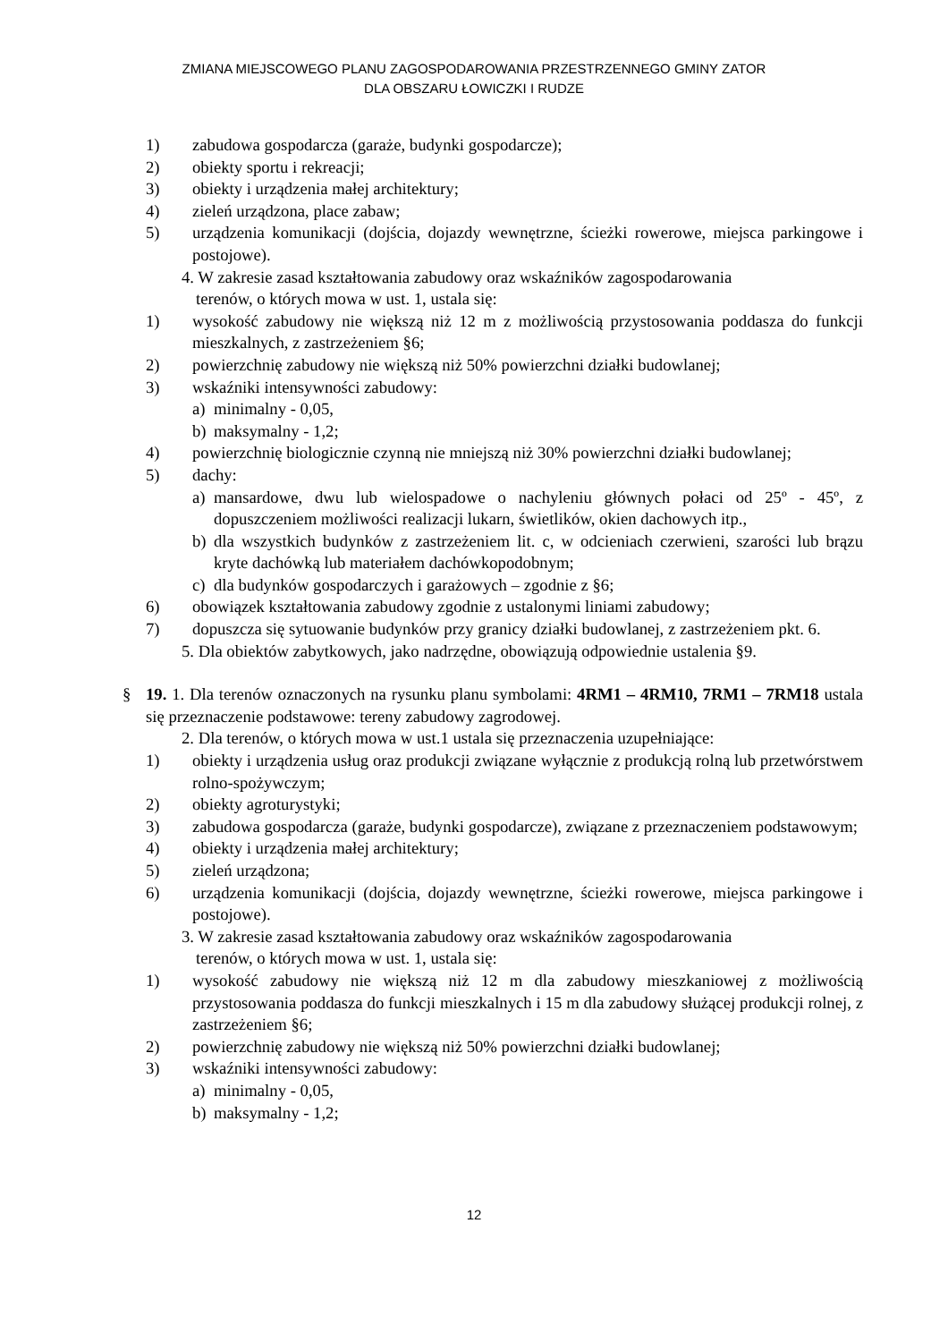ZMIANA MIEJSCOWEGO PLANU ZAGOSPODAROWANIA PRZESTRZENNEGO GMINY ZATOR
DLA OBSZARU ŁOWICZKI I RUDZE
1) zabudowa gospodarcza (garaże, budynki gospodarcze);
2) obiekty sportu i rekreacji;
3) obiekty i urządzenia małej architektury;
4) zieleń urządzona, place zabaw;
5) urządzenia komunikacji (dojścia, dojazdy wewnętrzne, ścieżki rowerowe, miejsca parkingowe i postojowe).
4. W zakresie zasad kształtowania zabudowy oraz wskaźników zagospodarowania
terenów, o których mowa w ust. 1, ustala się:
1) wysokość zabudowy nie większą niż 12 m z możliwością przystosowania poddasza do funkcji mieszkalnych, z zastrzeżeniem §6;
2) powierzchnię zabudowy nie większą niż 50% powierzchni działki budowlanej;
3) wskaźniki intensywności zabudowy:
a) minimalny - 0,05,
b) maksymalny - 1,2;
4) powierzchnię biologicznie czynną nie mniejszą niż 30% powierzchni działki budowlanej;
5) dachy:
a) mansardowe, dwu lub wielospadowe o nachyleniu głównych połaci od 25º - 45º, z dopuszczeniem możliwości realizacji lukarn, świetlików, okien dachowych itp.,
b) dla wszystkich budynków z zastrzeżeniem lit. c, w odcieniach czerwieni, szarości lub brązu kryte dachówką lub materiałem dachówkopodobnym;
c) dla budynków gospodarczych i garażowych – zgodnie z §6;
6) obowiązek kształtowania zabudowy zgodnie z ustalonymi liniami zabudowy;
7) dopuszcza się sytuowanie budynków przy granicy działki budowlanej, z zastrzeżeniem pkt. 6.
5. Dla obiektów zabytkowych, jako nadrzędne, obowiązują odpowiednie ustalenia §9.
§ 19. 1. Dla terenów oznaczonych na rysunku planu symbolami: 4RM1 – 4RM10, 7RM1 – 7RM18 ustala się przeznaczenie podstawowe: tereny zabudowy zagrodowej.
2. Dla terenów, o których mowa w ust.1 ustala się przeznaczenia uzupełniające:
1) obiekty i urządzenia usług oraz produkcji związane wyłącznie z produkcją rolną lub przetwórstwem rolno-spożywczym;
2) obiekty agroturystyki;
3) zabudowa gospodarcza (garaże, budynki gospodarcze), związane z przeznaczeniem podstawowym;
4) obiekty i urządzenia małej architektury;
5) zieleń urządzona;
6) urządzenia komunikacji (dojścia, dojazdy wewnętrzne, ścieżki rowerowe, miejsca parkingowe i postojowe).
3. W zakresie zasad kształtowania zabudowy oraz wskaźników zagospodarowania
terenów, o których mowa w ust. 1, ustala się:
1) wysokość zabudowy nie większą niż 12 m dla zabudowy mieszkaniowej z możliwością przystosowania poddasza do funkcji mieszkalnych i 15 m dla zabudowy służącej produkcji rolnej, z zastrzeżeniem §6;
2) powierzchnię zabudowy nie większą niż 50% powierzchni działki budowlanej;
3) wskaźniki intensywności zabudowy:
a) minimalny - 0,05,
b) maksymalny - 1,2;
12